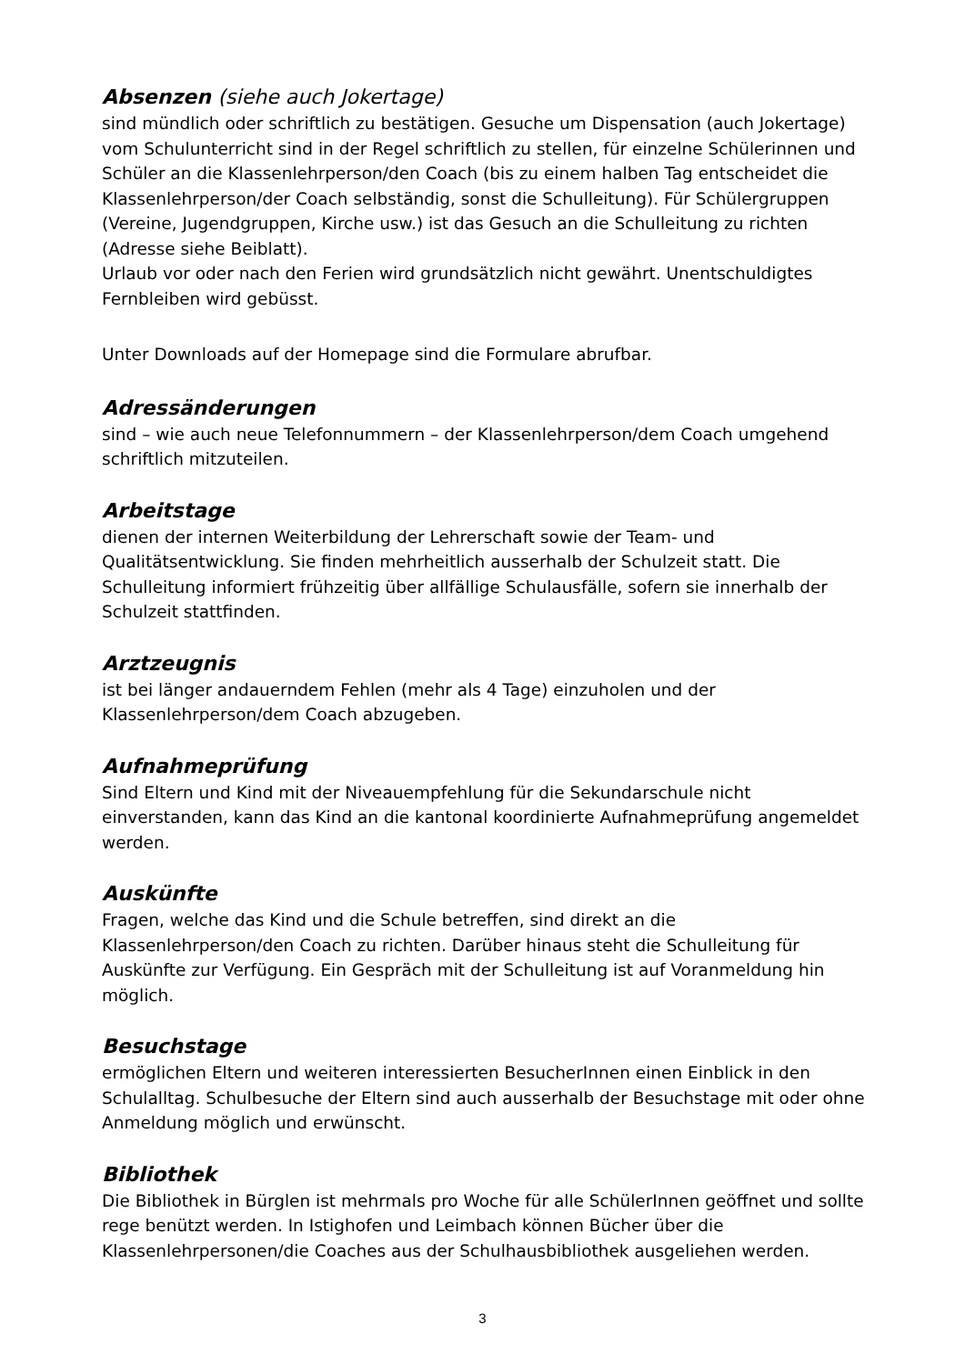Absenzen (siehe auch Jokertage)
sind mündlich oder schriftlich zu bestätigen. Gesuche um Dispensation (auch Jokertage) vom Schulunterricht sind in der Regel schriftlich zu stellen, für einzelne Schülerinnen und Schüler an die Klassenlehrperson/den Coach (bis zu einem halben Tag entscheidet die Klassenlehrperson/der Coach selbständig, sonst die Schulleitung). Für Schülergruppen (Vereine, Jugendgruppen, Kirche usw.) ist das Gesuch an die Schulleitung zu richten (Adresse siehe Beiblatt).
Urlaub vor oder nach den Ferien wird grundsätzlich nicht gewährt. Unentschuldigtes Fernbleiben wird gebüsst.
Unter Downloads auf der Homepage sind die Formulare abrufbar.
Adressänderungen
sind – wie auch neue Telefonnummern – der Klassenlehrperson/dem Coach umgehend schriftlich mitzuteilen.
Arbeitstage
dienen der internen Weiterbildung der Lehrerschaft sowie der Team- und Qualitätsentwicklung. Sie finden mehrheitlich ausserhalb der Schulzeit statt. Die Schulleitung informiert frühzeitig über allfällige Schulausfälle, sofern sie innerhalb der Schulzeit stattfinden.
Arztzeugnis
ist bei länger andauerndem Fehlen (mehr als 4 Tage) einzuholen und der Klassenlehrperson/dem Coach abzugeben.
Aufnahmeprüfung
Sind Eltern und Kind mit der Niveauempfehlung für die Sekundarschule nicht einverstanden, kann das Kind an die kantonal koordinierte Aufnahmeprüfung angemeldet werden.
Auskünfte
Fragen, welche das Kind und die Schule betreffen, sind direkt an die Klassenlehrperson/den Coach zu richten. Darüber hinaus steht die Schulleitung für Auskünfte zur Verfügung. Ein Gespräch mit der Schulleitung ist auf Voranmeldung hin möglich.
Besuchstage
ermöglichen Eltern und weiteren interessierten BesucherInnen einen Einblick in den Schulalltag. Schulbesuche der Eltern sind auch ausserhalb der Besuchstage mit oder ohne Anmeldung möglich und erwünscht.
Bibliothek
Die Bibliothek in Bürglen ist mehrmals pro Woche für alle SchülerInnen geöffnet und sollte rege benützt werden. In Istighofen und Leimbach können Bücher über die Klassenlehrpersonen/die Coaches aus der Schulhausbibliothek ausgeliehen werden.
3